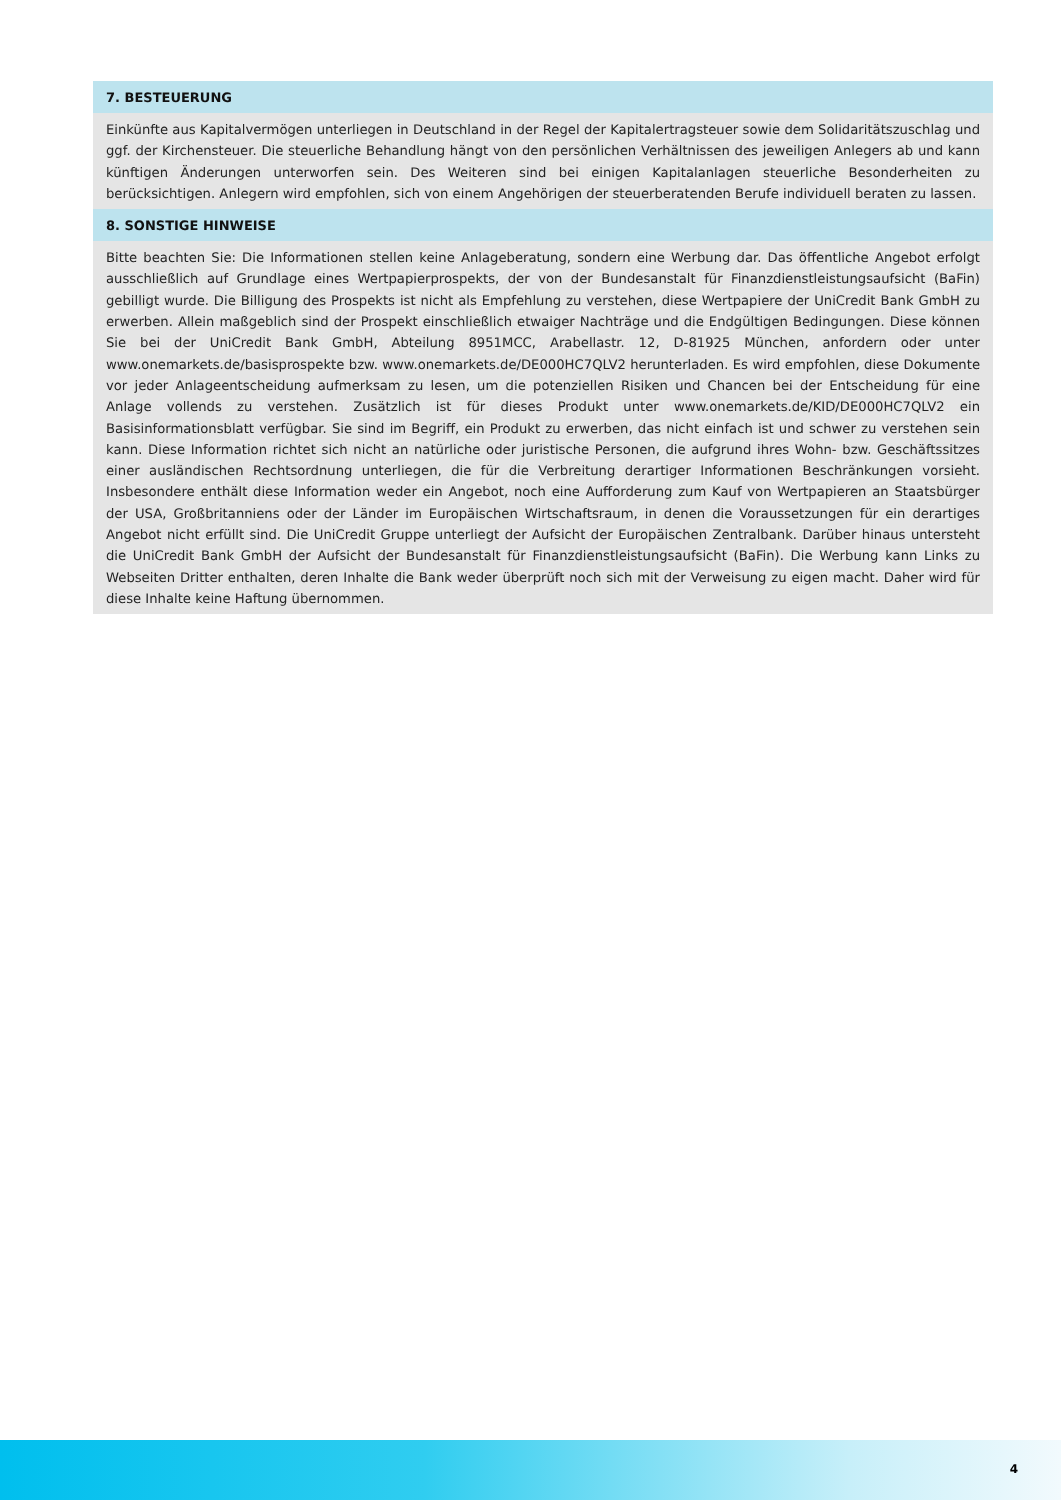7. BESTEUERUNG
Einkünfte aus Kapitalvermögen unterliegen in Deutschland in der Regel der Kapitalertragsteuer sowie dem Solidaritätszuschlag und ggf. der Kirchensteuer. Die steuerliche Behandlung hängt von den persönlichen Verhältnissen des jeweiligen Anlegers ab und kann künftigen Änderungen unterworfen sein. Des Weiteren sind bei einigen Kapitalanlagen steuerliche Besonderheiten zu berücksichtigen. Anlegern wird empfohlen, sich von einem Angehörigen der steuerberatenden Berufe individuell beraten zu lassen.
8. SONSTIGE HINWEISE
Bitte beachten Sie: Die Informationen stellen keine Anlageberatung, sondern eine Werbung dar. Das öffentliche Angebot erfolgt ausschließlich auf Grundlage eines Wertpapierprospekts, der von der Bundesanstalt für Finanzdienstleistungsaufsicht (BaFin) gebilligt wurde. Die Billigung des Prospekts ist nicht als Empfehlung zu verstehen, diese Wertpapiere der UniCredit Bank GmbH zu erwerben. Allein maßgeblich sind der Prospekt einschließlich etwaiger Nachträge und die Endgültigen Bedingungen. Diese können Sie bei der UniCredit Bank GmbH, Abteilung 8951MCC, Arabellastr. 12, D-81925 München, anfordern oder unter www.onemarkets.de/basisprospekte bzw. www.onemarkets.de/DE000HC7QLV2 herunterladen. Es wird empfohlen, diese Dokumente vor jeder Anlageentscheidung aufmerksam zu lesen, um die potenziellen Risiken und Chancen bei der Entscheidung für eine Anlage vollends zu verstehen. Zusätzlich ist für dieses Produkt unter www.onemarkets.de/KID/DE000HC7QLV2 ein Basisinformationsblatt verfügbar. Sie sind im Begriff, ein Produkt zu erwerben, das nicht einfach ist und schwer zu verstehen sein kann. Diese Information richtet sich nicht an natürliche oder juristische Personen, die aufgrund ihres Wohn- bzw. Geschäftssitzes einer ausländischen Rechtsordnung unterliegen, die für die Verbreitung derartiger Informationen Beschränkungen vorsieht. Insbesondere enthält diese Information weder ein Angebot, noch eine Aufforderung zum Kauf von Wertpapieren an Staatsbürger der USA, Großbritanniens oder der Länder im Europäischen Wirtschaftsraum, in denen die Voraussetzungen für ein derartiges Angebot nicht erfüllt sind. Die UniCredit Gruppe unterliegt der Aufsicht der Europäischen Zentralbank. Darüber hinaus untersteht die UniCredit Bank GmbH der Aufsicht der Bundesanstalt für Finanzdienstleistungsaufsicht (BaFin). Die Werbung kann Links zu Webseiten Dritter enthalten, deren Inhalte die Bank weder überprüft noch sich mit der Verweisung zu eigen macht. Daher wird für diese Inhalte keine Haftung übernommen.
4